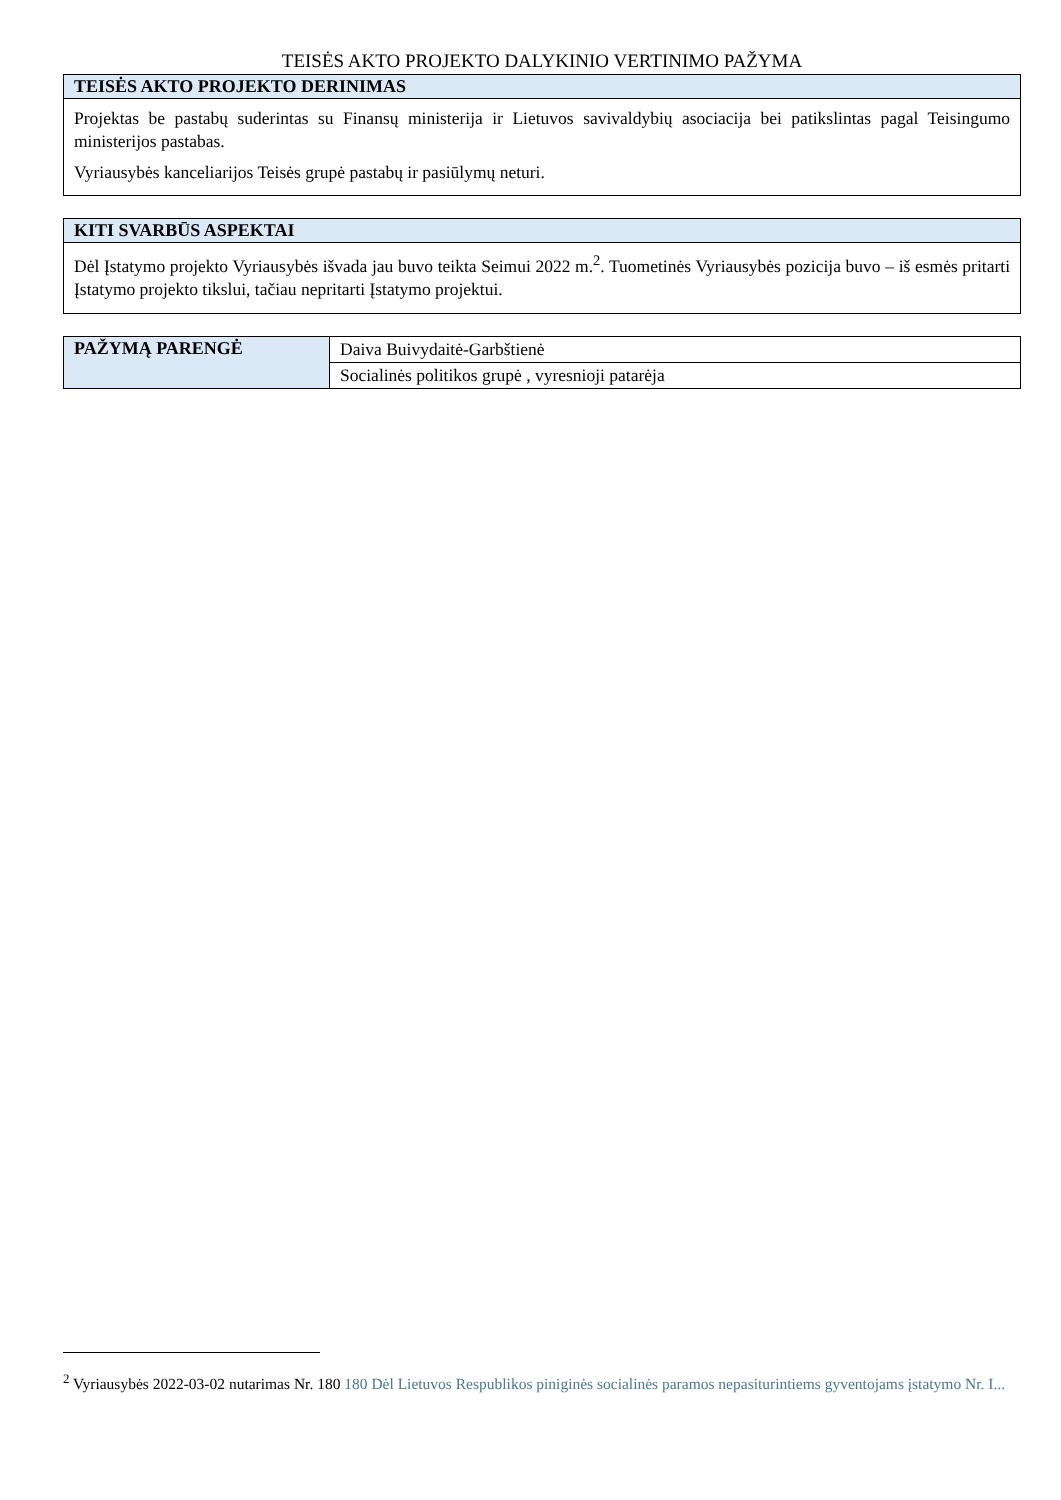TEISĖS AKTO PROJEKTO DALYKINIO VERTINIMO PAŽYMA
| TEISĖS AKTO PROJEKTO DERINIMAS |
| --- |
| Projektas be pastabų suderintas su Finansų ministerija ir Lietuvos savivaldybių asociacija bei patikslintas pagal Teisingumo ministerijos pastabas. Vyriausybės kanceliarijos Teisės grupė pastabų ir pasiūlymų neturi. |
| KITI SVARBŪS ASPEKTAI |
| --- |
| Dėl Įstatymo projekto Vyriausybės išvada jau buvo teikta Seimui 2022 m.<sup>2</sup>. Tuometinės Vyriausybės pozicija buvo – iš esmės pritarti Įstatymo projekto tikslui, tačiau nepritarti Įstatymo projektui. |
| PAŽYMĄ PARENGĖ | Daiva Buivydaitė-Garbštienė |
| | Socialinės politikos grupė , vyresnioji patarėja |
<sup>2</sup> Vyriausybės 2022-03-02 nutarimas Nr. 180 180 Dėl Lietuvos Respublikos piniginės socialinės paramos nepasiturintiems gyventojams įstatymo Nr. I...